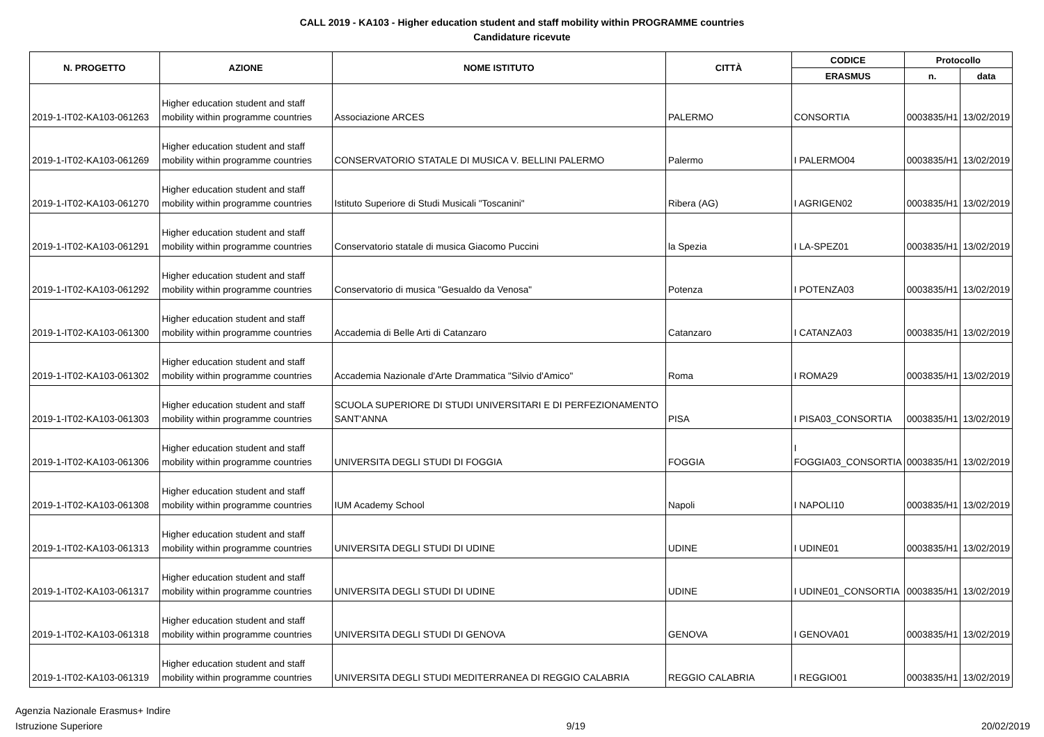CALL 2019 - KA103 - Higher education student and staff mobility within PROGRAMME countries
Candidature ricevute
| N. PROGETTO | AZIONE | NOME ISTITUTO | CITTÀ | CODICE | Protocollo | |
| --- | --- | --- | --- | --- | --- | --- |
| | | | | ERASMUS | n. | data |
| 2019-1-IT02-KA103-061263 | Higher education student and staff mobility within programme countries | Associazione ARCES | PALERMO | CONSORTIA | 0003835/H1 | 13/02/2019 |
| 2019-1-IT02-KA103-061269 | Higher education student and staff mobility within programme countries | CONSERVATORIO STATALE DI MUSICA V. BELLINI PALERMO | Palermo | I PALERMO04 | 0003835/H1 | 13/02/2019 |
| 2019-1-IT02-KA103-061270 | Higher education student and staff mobility within programme countries | Istituto Superiore di Studi Musicali "Toscanini" | Ribera (AG) | I AGRIGEN02 | 0003835/H1 | 13/02/2019 |
| 2019-1-IT02-KA103-061291 | Higher education student and staff mobility within programme countries | Conservatorio statale di musica Giacomo Puccini | la Spezia | I LA-SPEZ01 | 0003835/H1 | 13/02/2019 |
| 2019-1-IT02-KA103-061292 | Higher education student and staff mobility within programme countries | Conservatorio di musica "Gesualdo da Venosa" | Potenza | I POTENZA03 | 0003835/H1 | 13/02/2019 |
| 2019-1-IT02-KA103-061300 | Higher education student and staff mobility within programme countries | Accademia di Belle Arti di Catanzaro | Catanzaro | I CATANZA03 | 0003835/H1 | 13/02/2019 |
| 2019-1-IT02-KA103-061302 | Higher education student and staff mobility within programme countries | Accademia Nazionale d'Arte Drammatica "Silvio d'Amico" | Roma | I ROMA29 | 0003835/H1 | 13/02/2019 |
| 2019-1-IT02-KA103-061303 | Higher education student and staff mobility within programme countries | SCUOLA SUPERIORE DI STUDI UNIVERSITARI E DI PERFEZIONAMENTO SANT'ANNA | PISA | I PISA03_CONSORTIA | 0003835/H1 | 13/02/2019 |
| 2019-1-IT02-KA103-061306 | Higher education student and staff mobility within programme countries | UNIVERSITA DEGLI STUDI DI FOGGIA | FOGGIA | I FOGGIA03_CONSORTIA | 0003835/H1 | 13/02/2019 |
| 2019-1-IT02-KA103-061308 | Higher education student and staff mobility within programme countries | IUM Academy School | Napoli | I NAPOLI10 | 0003835/H1 | 13/02/2019 |
| 2019-1-IT02-KA103-061313 | Higher education student and staff mobility within programme countries | UNIVERSITA DEGLI STUDI DI UDINE | UDINE | I UDINE01 | 0003835/H1 | 13/02/2019 |
| 2019-1-IT02-KA103-061317 | Higher education student and staff mobility within programme countries | UNIVERSITA DEGLI STUDI DI UDINE | UDINE | I UDINE01_CONSORTIA | 0003835/H1 | 13/02/2019 |
| 2019-1-IT02-KA103-061318 | Higher education student and staff mobility within programme countries | UNIVERSITA DEGLI STUDI DI GENOVA | GENOVA | I GENOVA01 | 0003835/H1 | 13/02/2019 |
| 2019-1-IT02-KA103-061319 | Higher education student and staff mobility within programme countries | UNIVERSITA DEGLI STUDI MEDITERRANEA DI REGGIO CALABRIA | REGGIO CALABRIA | I REGGIO01 | 0003835/H1 | 13/02/2019 |
Agenzia Nazionale Erasmus+ Indire
Istruzione Superiore
9/19 20/02/2019